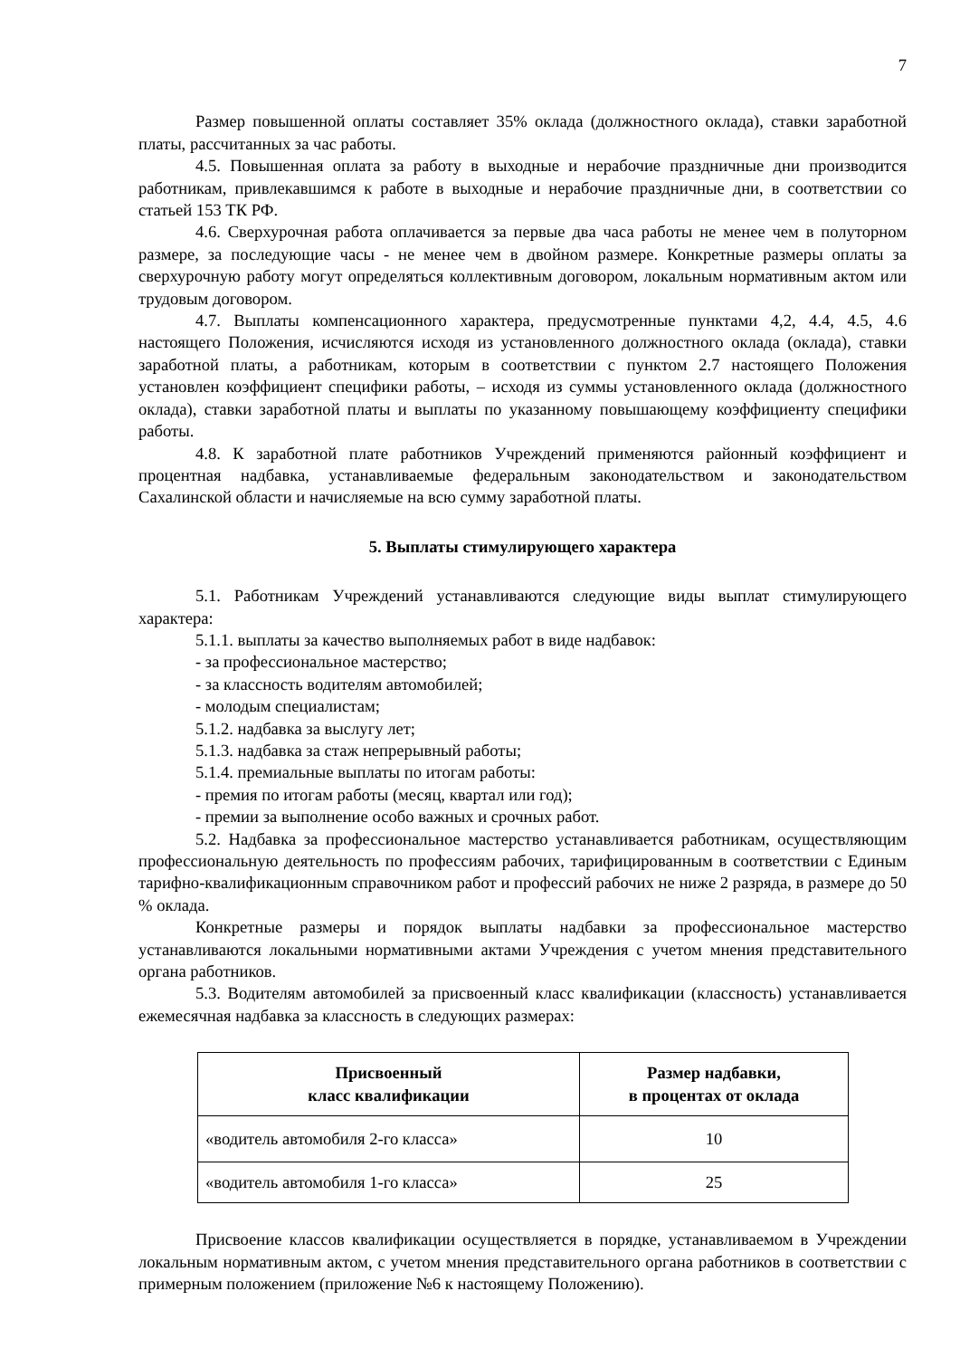7
Размер повышенной оплаты составляет 35% оклада (должностного оклада), ставки заработной платы, рассчитанных за час работы.
4.5. Повышенная оплата за работу в выходные и нерабочие праздничные дни производится работникам, привлекавшимся к работе в выходные и нерабочие праздничные дни, в соответствии со статьей 153 ТК РФ.
4.6. Сверхурочная работа оплачивается за первые два часа работы не менее чем в полуторном размере, за последующие часы - не менее чем в двойном размере. Конкретные размеры оплаты за сверхурочную работу могут определяться коллективным договором, локальным нормативным актом или трудовым договором.
4.7. Выплаты компенсационного характера, предусмотренные пунктами 4,2, 4.4, 4.5, 4.6 настоящего Положения, исчисляются исходя из установленного должностного оклада (оклада), ставки заработной платы, а работникам, которым в соответствии с пунктом 2.7 настоящего Положения установлен коэффициент специфики работы, – исходя из суммы установленного оклада (должностного оклада), ставки заработной платы и выплаты по указанному повышающему коэффициенту специфики работы.
4.8. К заработной плате работников Учреждений применяются районный коэффициент и процентная надбавка, устанавливаемые федеральным законодательством и законодательством Сахалинской области и начисляемые на всю сумму заработной платы.
5. Выплаты стимулирующего характера
5.1. Работникам Учреждений устанавливаются следующие виды выплат стимулирующего характера:
5.1.1. выплаты за качество выполняемых работ в виде надбавок:
- за профессиональное мастерство;
- за классность водителям автомобилей;
- молодым специалистам;
5.1.2. надбавка за выслугу лет;
5.1.3. надбавка за стаж непрерывный работы;
5.1.4. премиальные выплаты по итогам работы:
- премия по итогам работы (месяц, квартал или год);
- премии за выполнение особо важных и срочных работ.
5.2. Надбавка за профессиональное мастерство устанавливается работникам, осуществляющим профессиональную деятельность по профессиям рабочих, тарифицированным в соответствии с Единым тарифно-квалификационным справочником работ и профессий рабочих не ниже 2 разряда, в размере до 50 % оклада.
Конкретные размеры и порядок выплаты надбавки за профессиональное мастерство устанавливаются локальными нормативными актами Учреждения с учетом мнения представительного органа работников.
5.3. Водителям автомобилей за присвоенный класс квалификации (классность) устанавливается ежемесячная надбавка за классность в следующих размерах:
| Присвоенный класс квалификации | Размер надбавки, в процентах от оклада |
| --- | --- |
| «водитель автомобиля 2-го класса» | 10 |
| «водитель автомобиля 1-го класса» | 25 |
Присвоение классов квалификации осуществляется в порядке, устанавливаемом в Учреждении локальным нормативным актом, с учетом мнения представительного органа работников в соответствии с примерным положением (приложение №6 к настоящему Положению).